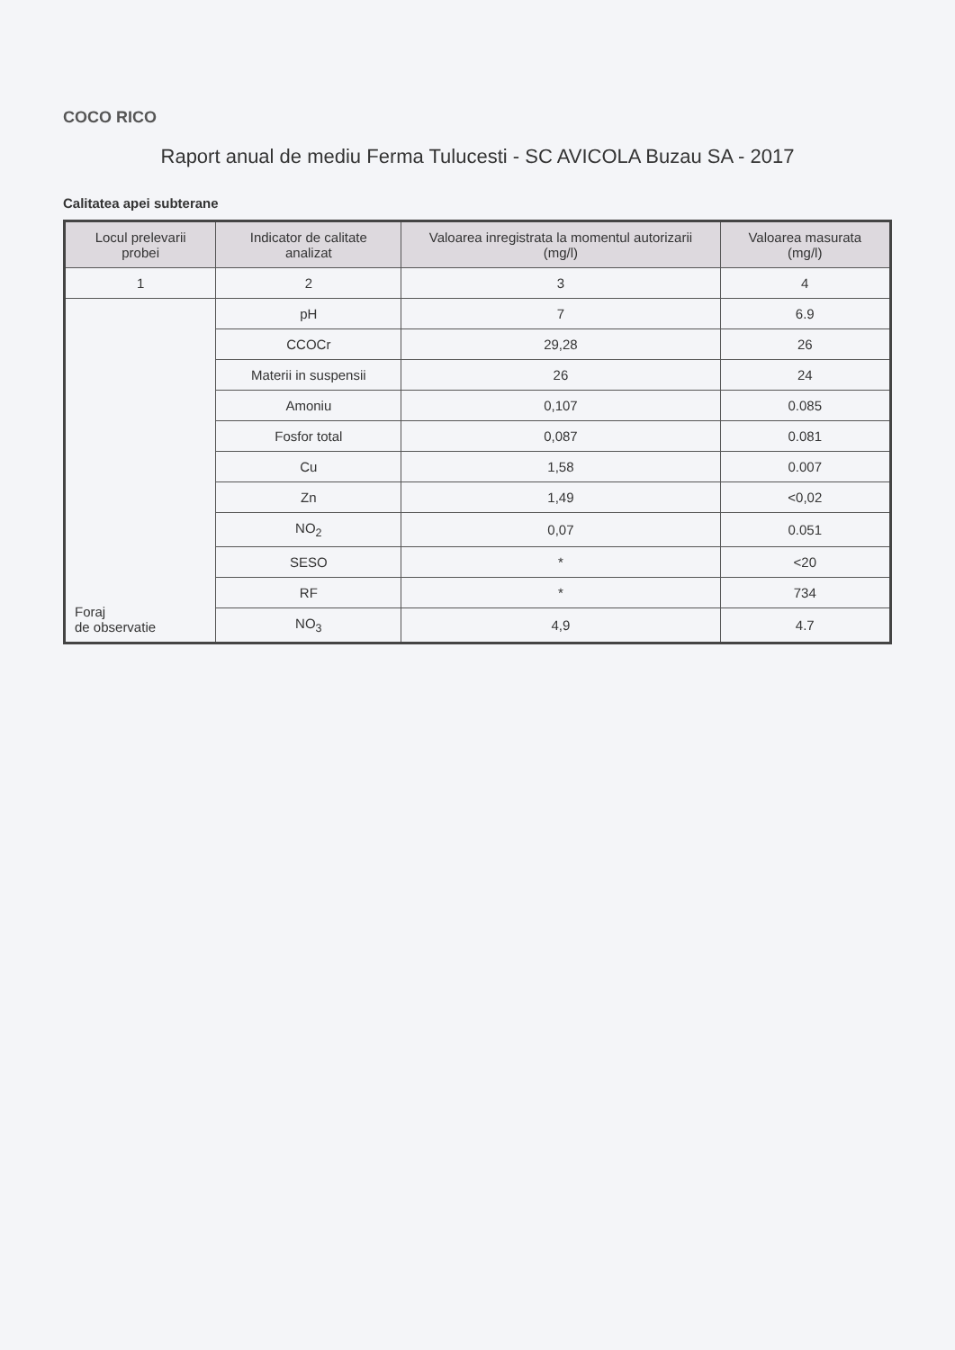COCO RICO
Raport anual de mediu Ferma Tulucesti - SC AVICOLA Buzau SA - 2017
Calitatea apei subterane
| Locul prelevarii probei | Indicator de calitate analizat | Valoarea inregistrata la momentul autorizarii (mg/l) | Valoarea masurata (mg/l) |
| --- | --- | --- | --- |
| 1 | 2 | 3 | 4 |
| Foraj de observatie | pH | 7 | 6.9 |
| | CCOCr | 29,28 | 26 |
| | Materii in suspensii | 26 | 24 |
| | Amoniu | 0,107 | 0.085 |
| | Fosfor total | 0,087 | 0.081 |
| | Cu | 1,58 | 0.007 |
| | Zn | 1,49 | <0,02 |
| | NO<sub>2</sub> | 0,07 | 0.051 |
| | SESO | * | <20 |
| | RF | * | 734 |
| | NO<sub>3</sub> | 4,9 | 4.7 |